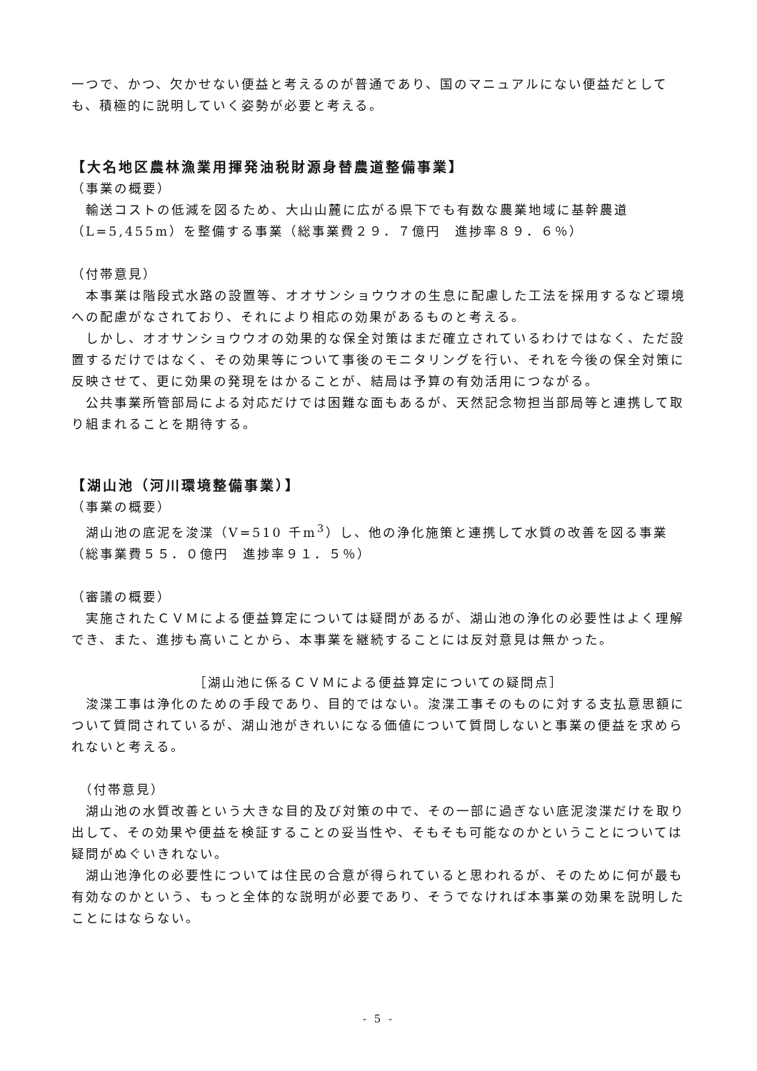一つで、かつ、欠かせない便益と考えるのが普通であり、国のマニュアルにない便益だとしても、積極的に説明していく姿勢が必要と考える。
【大名地区農林漁業用揮発油税財源身替農道整備事業】
（事業の概要）
　輸送コストの低減を図るため、大山山麓に広がる県下でも有数な農業地域に基幹農道（L=5,455m）を整備する事業（総事業費２９．７億円　進捗率８９．６％）
（付帯意見）
　本事業は階段式水路の設置等、オオサンショウウオの生息に配慮した工法を採用するなど環境への配慮がなされており、それにより相応の効果があるものと考える。
　しかし、オオサンショウウオの効果的な保全対策はまだ確立されているわけではなく、ただ設置するだけではなく、その効果等について事後のモニタリングを行い、それを今後の保全対策に反映させて、更に効果の発現をはかることが、結局は予算の有効活用につながる。
　公共事業所管部局による対応だけでは困難な面もあるが、天然記念物担当部局等と連携して取り組まれることを期待する。
【湖山池（河川環境整備事業）】
（事業の概要）
　湖山池の底泥を浚渫（V=510 千m<sup>3</sup>）し、他の浄化施策と連携して水質の改善を図る事業（総事業費５５．０億円　進捗率９１．５％）
（審議の概要）
　実施されたＣＶＭによる便益算定については疑問があるが、湖山池の浄化の必要性はよく理解でき、また、進捗も高いことから、本事業を継続することには反対意見は無かった。
［湖山池に係るＣＶＭによる便益算定についての疑問点］
　浚渫工事は浄化のための手段であり、目的ではない。浚渫工事そのものに対する支払意思額について質問されているが、湖山池がきれいになる価値について質問しないと事業の便益を求められないと考える。
　（付帯意見）
　湖山池の水質改善という大きな目的及び対策の中で、その一部に過ぎない底泥浚渫だけを取り出して、その効果や便益を検証することの妥当性や、そもそも可能なのかということについては疑問がぬぐいきれない。
　湖山池浄化の必要性については住民の合意が得られていると思われるが、そのために何が最も有効なのかという、もっと全体的な説明が必要であり、そうでなければ本事業の効果を説明したことにはならない。
- 5 -